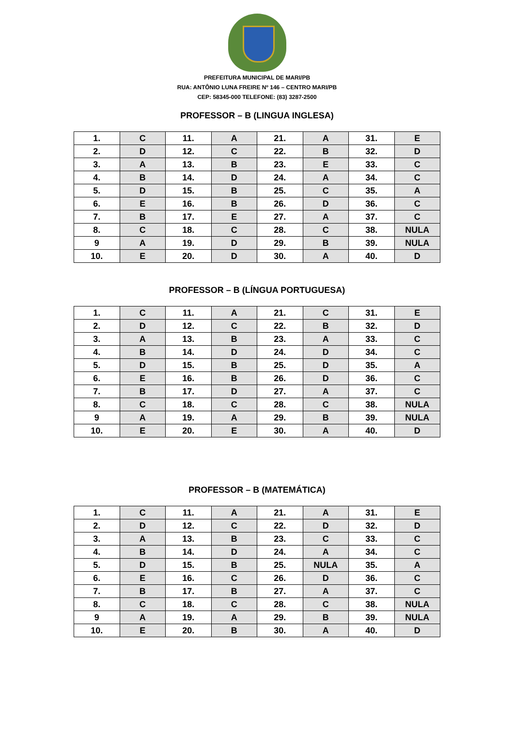PREFEITURA MUNICIPAL DE MARI/PB
RUA: ANTÔNIO LUNA FREIRE Nº 146 – CENTRO MARI/PB
CEP: 58345-000 TELEFONE: (83) 3287-2500
PROFESSOR – B (LINGUA INGLESA)
| 1. | C | 11. | A | 21. | A | 31. | E |
| 2. | D | 12. | C | 22. | B | 32. | D |
| 3. | A | 13. | B | 23. | E | 33. | C |
| 4. | B | 14. | D | 24. | A | 34. | C |
| 5. | D | 15. | B | 25. | C | 35. | A |
| 6. | E | 16. | B | 26. | D | 36. | C |
| 7. | B | 17. | E | 27. | A | 37. | C |
| 8. | C | 18. | C | 28. | C | 38. | NULA |
| 9 | A | 19. | D | 29. | B | 39. | NULA |
| 10. | E | 20. | D | 30. | A | 40. | D |
PROFESSOR – B (LÍNGUA PORTUGUESA)
| 1. | C | 11. | A | 21. | C | 31. | E |
| 2. | D | 12. | C | 22. | B | 32. | D |
| 3. | A | 13. | B | 23. | A | 33. | C |
| 4. | B | 14. | D | 24. | D | 34. | C |
| 5. | D | 15. | B | 25. | D | 35. | A |
| 6. | E | 16. | B | 26. | D | 36. | C |
| 7. | B | 17. | D | 27. | A | 37. | C |
| 8. | C | 18. | C | 28. | C | 38. | NULA |
| 9 | A | 19. | A | 29. | B | 39. | NULA |
| 10. | E | 20. | E | 30. | A | 40. | D |
PROFESSOR – B (MATEMÁTICA)
| 1. | C | 11. | A | 21. | A | 31. | E |
| 2. | D | 12. | C | 22. | D | 32. | D |
| 3. | A | 13. | B | 23. | C | 33. | C |
| 4. | B | 14. | D | 24. | A | 34. | C |
| 5. | D | 15. | B | 25. | NULA | 35. | A |
| 6. | E | 16. | C | 26. | D | 36. | C |
| 7. | B | 17. | B | 27. | A | 37. | C |
| 8. | C | 18. | C | 28. | C | 38. | NULA |
| 9 | A | 19. | A | 29. | B | 39. | NULA |
| 10. | E | 20. | B | 30. | A | 40. | D |